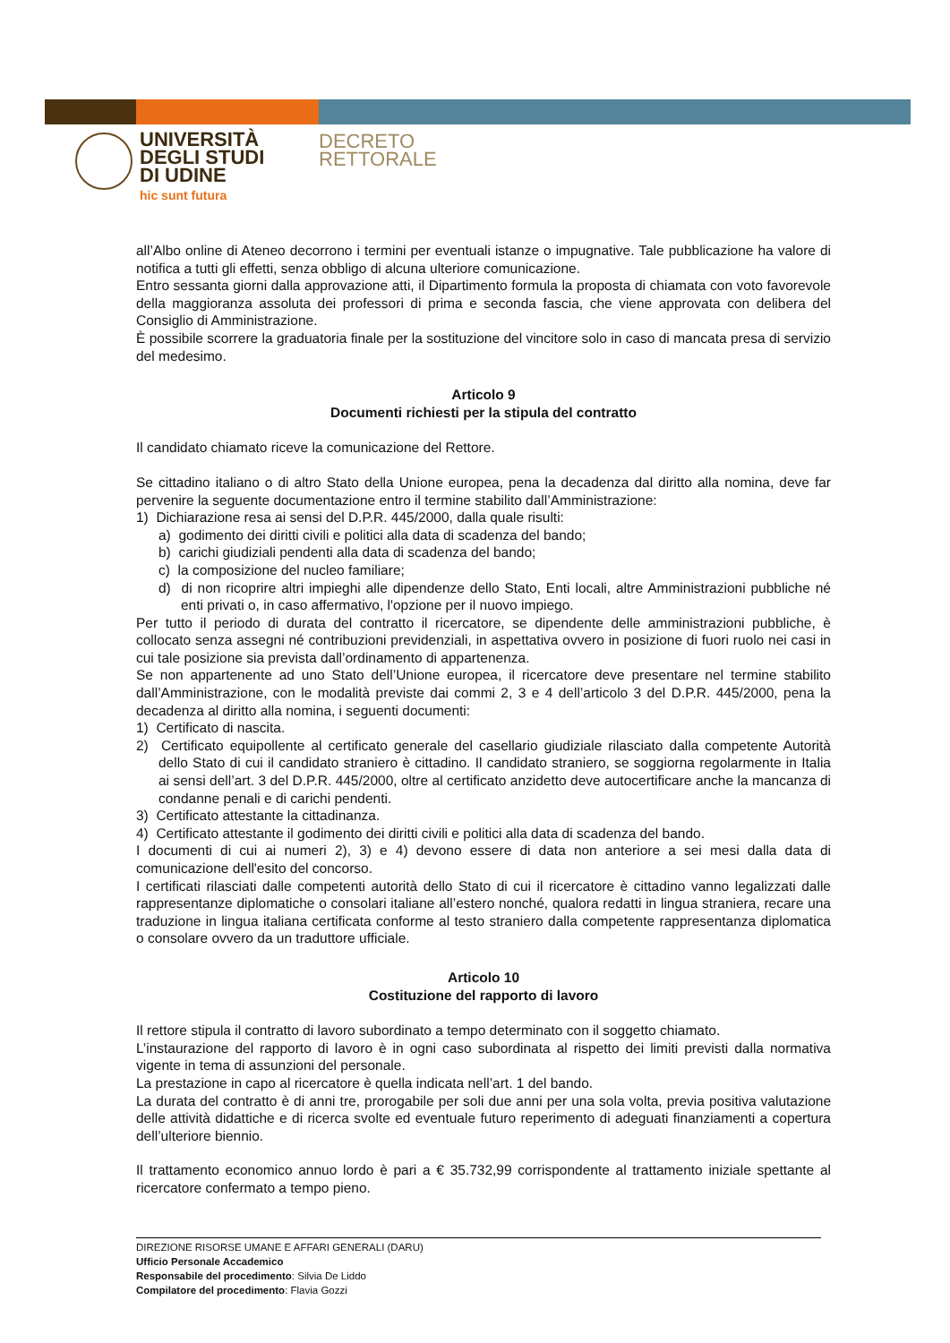UNIVERSITÀ
DEGLI STUDI
DI UDINE
hic sunt futura
DECRETO
RETTORALE
all’Albo online di Ateneo decorrono i termini per eventuali istanze o impugnative. Tale pubblicazione ha valore di notifica a tutti gli effetti, senza obbligo di alcuna ulteriore comunicazione.
Entro sessanta giorni dalla approvazione atti, il Dipartimento formula la proposta di chiamata con voto favorevole della maggioranza assoluta dei professori di prima e seconda fascia, che viene approvata con delibera del Consiglio di Amministrazione.
È possibile scorrere la graduatoria finale per la sostituzione del vincitore solo in caso di mancata presa di servizio del medesimo.
Articolo 9
Documenti richiesti per la stipula del contratto
Il candidato chiamato riceve la comunicazione del Rettore.
Se cittadino italiano o di altro Stato della Unione europea, pena la decadenza dal diritto alla nomina, deve far pervenire la seguente documentazione entro il termine stabilito dall’Amministrazione:
1) Dichiarazione resa ai sensi del D.P.R. 445/2000, dalla quale risulti:
a) godimento dei diritti civili e politici alla data di scadenza del bando;
b) carichi giudiziali pendenti alla data di scadenza del bando;
c) la composizione del nucleo familiare;
d) di non ricoprire altri impieghi alle dipendenze dello Stato, Enti locali, altre Amministrazioni pubbliche né enti privati o, in caso affermativo, l'opzione per il nuovo impiego.
Per tutto il periodo di durata del contratto il ricercatore, se dipendente delle amministrazioni pubbliche, è collocato senza assegni né contribuzioni previdenziali, in aspettativa ovvero in posizione di fuori ruolo nei casi in cui tale posizione sia prevista dall’ordinamento di appartenenza.
Se non appartenente ad uno Stato dell’Unione europea, il ricercatore deve presentare nel termine stabilito dall’Amministrazione, con le modalità previste dai commi 2, 3 e 4 dell’articolo 3 del D.P.R. 445/2000, pena la decadenza al diritto alla nomina, i seguenti documenti:
1) Certificato di nascita.
2) Certificato equipollente al certificato generale del casellario giudiziale rilasciato dalla competente Autorità dello Stato di cui il candidato straniero è cittadino. Il candidato straniero, se soggiorna regolarmente in Italia ai sensi dell’art. 3 del D.P.R. 445/2000, oltre al certificato anzidetto deve autocertificare anche la mancanza di condanne penali e di carichi pendenti.
3) Certificato attestante la cittadinanza.
4) Certificato attestante il godimento dei diritti civili e politici alla data di scadenza del bando.
I documenti di cui ai numeri 2), 3) e 4) devono essere di data non anteriore a sei mesi dalla data di comunicazione dell'esito del concorso.
I certificati rilasciati dalle competenti autorità dello Stato di cui il ricercatore è cittadino vanno legalizzati dalle rappresentanze diplomatiche o consolari italiane all’estero nonché, qualora redatti in lingua straniera, recare una traduzione in lingua italiana certificata conforme al testo straniero dalla competente rappresentanza diplomatica o consolare ovvero da un traduttore ufficiale.
Articolo 10
Costituzione del rapporto di lavoro
Il rettore stipula il contratto di lavoro subordinato a tempo determinato con il soggetto chiamato.
L’instaurazione del rapporto di lavoro è in ogni caso subordinata al rispetto dei limiti previsti dalla normativa vigente in tema di assunzioni del personale.
La prestazione in capo al ricercatore è quella indicata nell’art. 1 del bando.
La durata del contratto è di anni tre, prorogabile per soli due anni per una sola volta, previa positiva valutazione delle attività didattiche e di ricerca svolte ed eventuale futuro reperimento di adeguati finanziamenti a copertura dell’ulteriore biennio.
Il trattamento economico annuo lordo è pari a € 35.732,99 corrispondente al trattamento iniziale spettante al ricercatore confermato a tempo pieno.
DIREZIONE RISORSE UMANE E AFFARI GENERALI (DARU)
Ufficio Personale Accademico
Responsabile del procedimento: Silvia De Liddo
Compilatore del procedimento: Flavia Gozzi